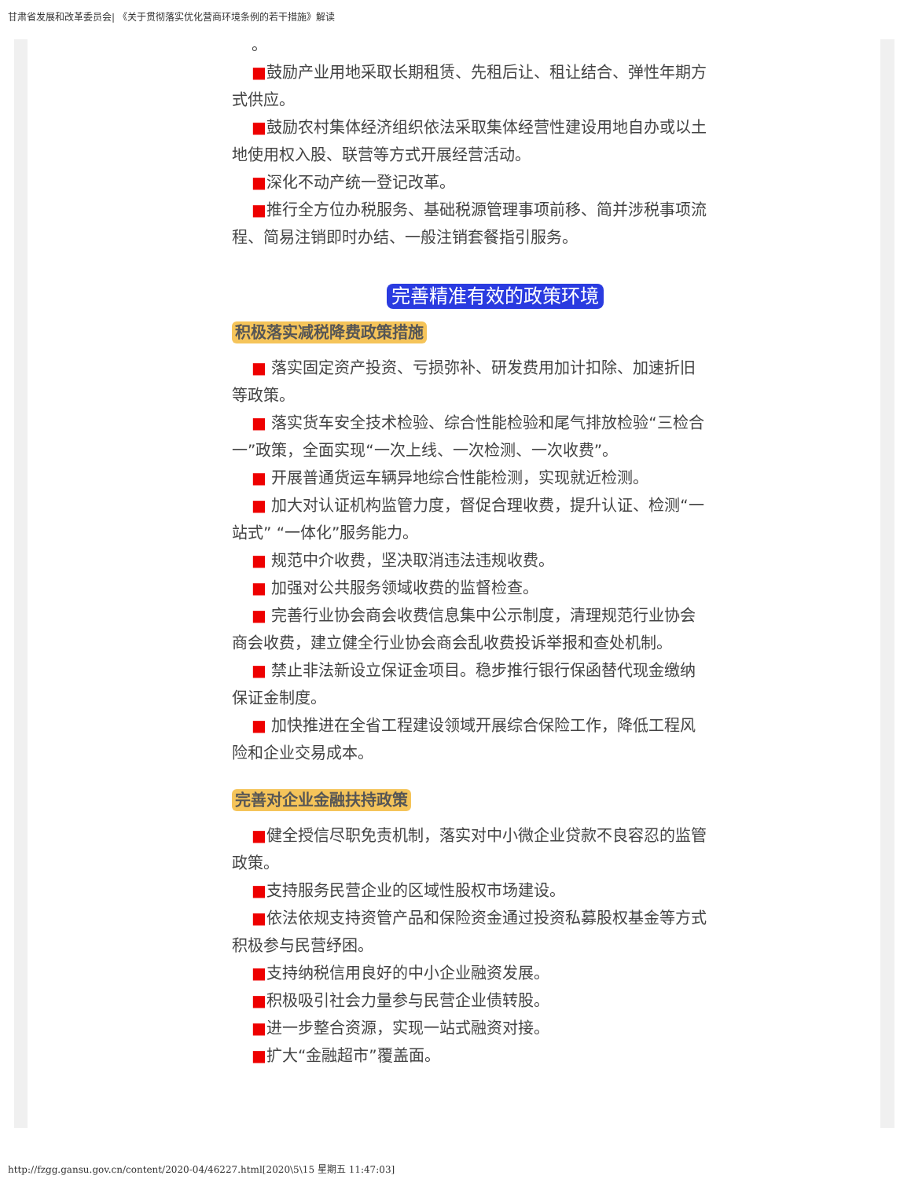甘肃省发展和改革委员会| 《关于贯彻落实优化营商环境条例的若干措施》解读
。
■鼓励产业用地采取长期租赁、先租后让、租让结合、弹性年期方式供应。
■鼓励农村集体经济组织依法采取集体经营性建设用地自办或以土地使用权入股、联营等方式开展经营活动。
■深化不动产统一登记改革。
■推行全方位办税服务、基础税源管理事项前移、简并涉税事项流程、简易注销即时办结、一般注销套餐指引服务。
完善精准有效的政策环境
积极落实减税降费政策措施
■ 落实固定资产投资、亏损弥补、研发费用加计扣除、加速折旧等政策。
■ 落实货车安全技术检验、综合性能检验和尾气排放检验“三检合一”政策，全面实现“一次上线、一次检测、一次收费”。
■ 开展普通货运车辆异地综合性能检测，实现就近检测。
■ 加大对认证机构监管力度，督促合理收费，提升认证、检测“一站式” “一体化”服务能力。
■ 规范中介收费，坚决取消违法违规收费。
■ 加强对公共服务领域收费的监督检查。
■ 完善行业协会商会收费信息集中公示制度，清理规范行业协会商会收费，建立健全行业协会商会乱收费投诉举报和查处机制。
■ 禁止非法新设立保证金项目。稳步推行银行保函替代现金缴纳保证金制度。
■ 加快推进在全省工程建设领域开展综合保险工作，降低工程风险和企业交易成本。
完善对企业金融扶持政策
■健全授信尽职免责机制，落实对中小微企业贷款不良容忍的监管政策。
■支持服务民营企业的区域性股权市场建设。
■依法依规支持资管产品和保险资金通过投资私募股权基金等方式积极参与民营纾困。
■支持纳税信用良好的中小企业融资发展。
■积极吸引社会力量参与民营企业债转股。
■进一步整合资源，实现一站式融资对接。
■扩大“金融超市”覆盖面。
http://fzgg.gansu.gov.cn/content/2020-04/46227.html[2020\5\15 星期五 11:47:03]